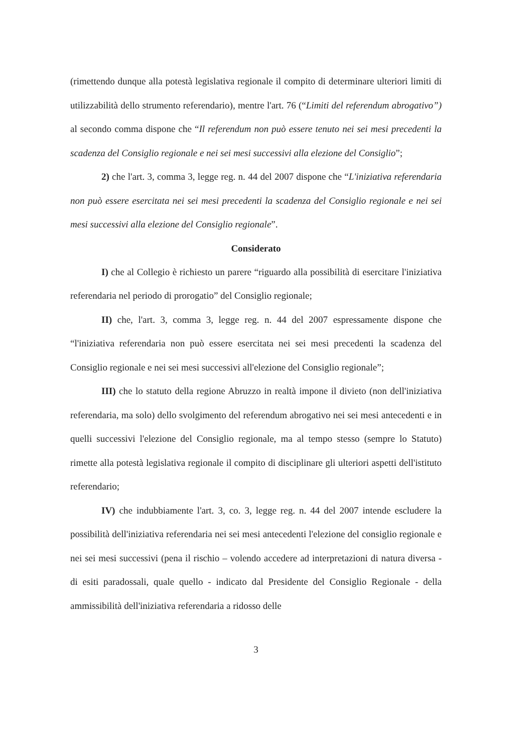(rimettendo dunque alla potestà legislativa regionale il compito di determinare ulteriori limiti di utilizzabilità dello strumento referendario), mentre l'art. 76 (“Limiti del referendum abrogativo”) al secondo comma dispone che “Il referendum non può essere tenuto nei sei mesi precedenti la scadenza del Consiglio regionale e nei sei mesi successivi alla elezione del Consiglio”;
2) che l'art. 3, comma 3, legge reg. n. 44 del 2007 dispone che “L'iniziativa referendaria non può essere esercitata nei sei mesi precedenti la scadenza del Consiglio regionale e nei sei mesi successivi alla elezione del Consiglio regionale”.
Considerato
I) che al Collegio è richiesto un parere “riguardo alla possibilità di esercitare l'iniziativa referendaria nel periodo di prorogatio” del Consiglio regionale;
II) che, l'art. 3, comma 3, legge reg. n. 44 del 2007 espressamente dispone che “l'iniziativa referendaria non può essere esercitata nei sei mesi precedenti la scadenza del Consiglio regionale e nei sei mesi successivi all'elezione del Consiglio regionale”;
III) che lo statuto della regione Abruzzo in realtà impone il divieto (non dell'iniziativa referendaria, ma solo) dello svolgimento del referendum abrogativo nei sei mesi antecedenti e in quelli successivi l'elezione del Consiglio regionale, ma al tempo stesso (sempre lo Statuto) rimette alla potestà legislativa regionale il compito di disciplinare gli ulteriori aspetti dell'istituto referendario;
IV) che indubbiamente l'art. 3, co. 3, legge reg. n. 44 del 2007 intende escludere la possibilità dell'iniziativa referendaria nei sei mesi antecedenti l'elezione del consiglio regionale e nei sei mesi successivi (pena il rischio – volendo accedere ad interpretazioni di natura diversa - di esiti paradossali, quale quello - indicato dal Presidente del Consiglio Regionale - della ammissibilità dell'iniziativa referendaria a ridosso delle
3